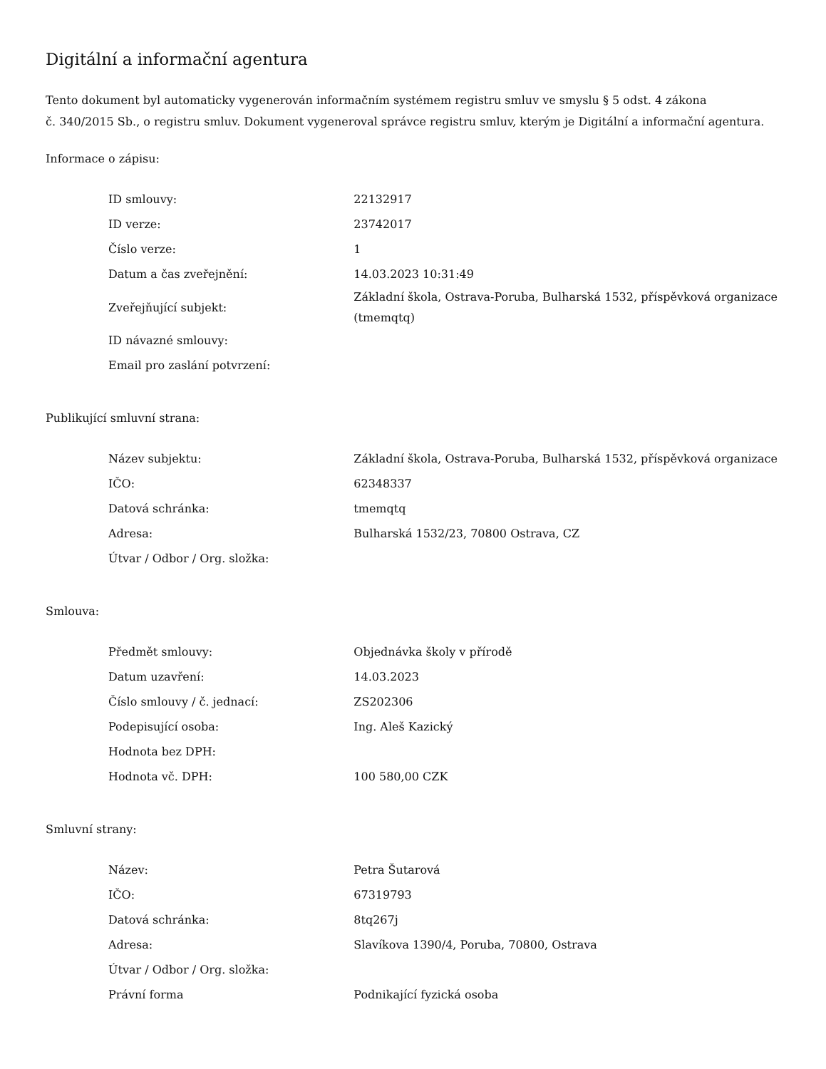Digitální a informační agentura
Tento dokument byl automaticky vygenerován informačním systémem registru smluv ve smyslu § 5 odst. 4 zákona
č. 340/2015 Sb., o registru smluv. Dokument vygeneroval správce registru smluv, kterým je Digitální a informační agentura.
Informace o zápisu:
| ID smlouvy: | 22132917 |
| ID verze: | 23742017 |
| Číslo verze: | 1 |
| Datum a čas zveřejnění: | 14.03.2023 10:31:49 |
| Zveřejňující subjekt: | Základní škola, Ostrava-Poruba, Bulharská 1532, příspěvková organizace (tmemqtq) |
| ID návazné smlouvy: | |
| Email pro zaslání potvrzení: | |
Publikující smluvní strana:
| Název subjektu: | Základní škola, Ostrava-Poruba, Bulharská 1532, příspěvková organizace |
| IČO: | 62348337 |
| Datová schránka: | tmemqtq |
| Adresa: | Bulharská 1532/23, 70800 Ostrava, CZ |
| Útvar / Odbor / Org. složka: | |
Smlouva:
| Předmět smlouvy: | Objednávka školy v přírodě |
| Datum uzavření: | 14.03.2023 |
| Číslo smlouvy / č. jednací: | ZS202306 |
| Podepisující osoba: | Ing. Aleš Kazický |
| Hodnota bez DPH: | |
| Hodnota vč. DPH: | 100 580,00 CZK |
Smluvní strany:
| Název: | Petra Šutarová |
| IČO: | 67319793 |
| Datová schránka: | 8tq267j |
| Adresa: | Slavíkova 1390/4, Poruba, 70800, Ostrava |
| Útvar / Odbor / Org. složka: | |
| Právní forma | Podnikající fyzická osoba |